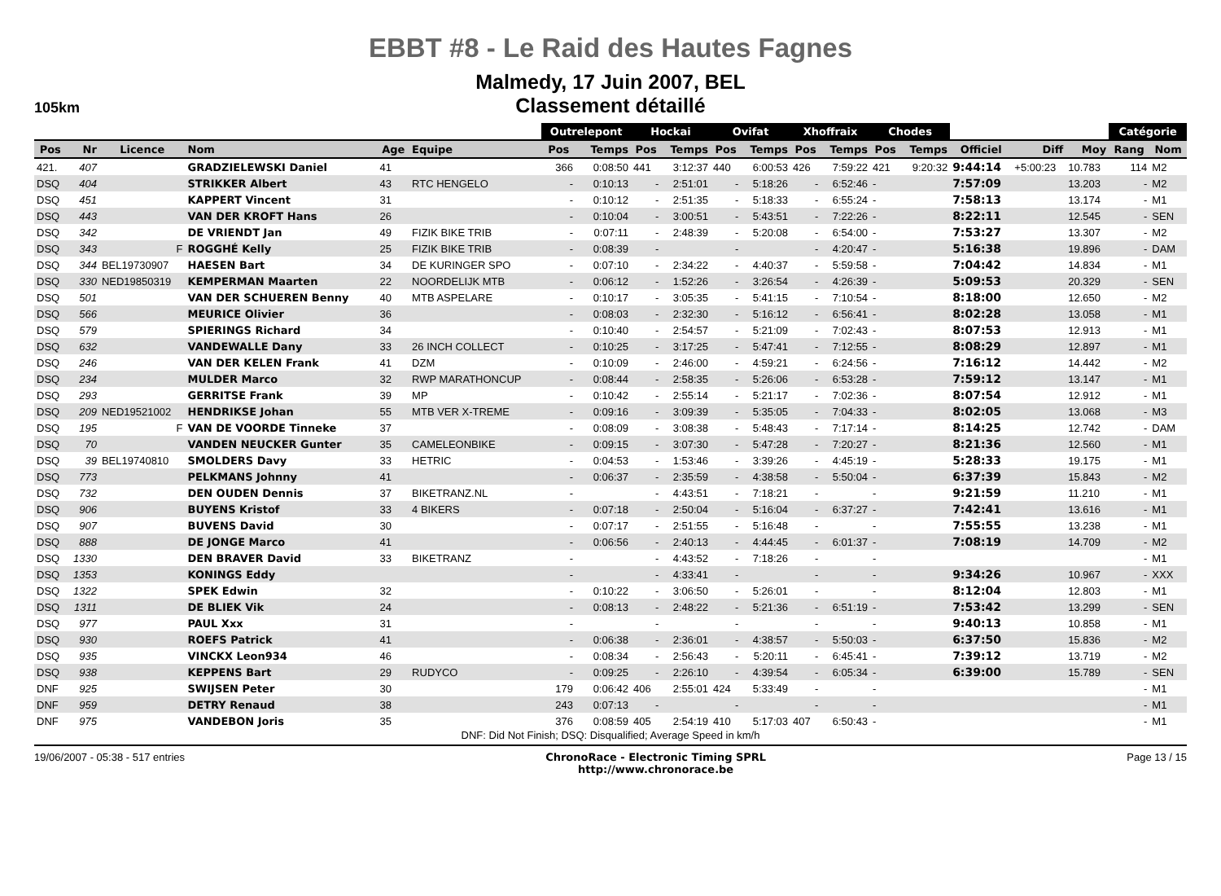EBBT #8 - Le Raid des Hautes Fagnes
Malmedy, 17 Juin 2007, BEL
Classement détaillé
105km
| | | | | | | Outrelepont | | Hockai | | Ovifat | | Xhoffraix | | Chodes | | | | | Catégorie | |
| --- | --- | --- | --- | --- | --- | --- | --- | --- | --- | --- | --- | --- | --- | --- | --- | --- | --- | --- | --- | --- |
| Pos | Nr | Licence | Nom | Age | Equipe | Pos | Temps | Pos | Temps | Pos | Temps | Pos | Temps | Pos | Temps | Officiel | Diff | Moy | Rang | Nom |
| 421. | 407 | | GRADZIELEWSKI Daniel | 41 | | 366 | 0:08:50 | 441 | 3:12:37 | 440 | 6:00:53 | 426 | 7:59:22 | 421 | 9:20:32 | 9:44:14 | +5:00:23 | 10.783 | 114 | M2 |
| DSQ | 404 | | STRIKKER Albert | 43 | RTC HENGELO | - | 0:10:13 | - | 2:51:01 | - | 5:18:26 | - | 6:52:46 | - | | 7:57:09 | | 13.203 | - | M2 |
| DSQ | 451 | | KAPPERT Vincent | 31 | | - | 0:10:12 | - | 2:51:35 | - | 5:18:33 | - | 6:55:24 | - | | 7:58:13 | | 13.174 | - | M1 |
| DSQ | 443 | | VAN DER KROFT Hans | 26 | | - | 0:10:04 | - | 3:00:51 | - | 5:43:51 | - | 7:22:26 | - | | 8:22:11 | | 12.545 | - | SEN |
| DSQ | 342 | | DE VRIENDT Jan | 49 | FIZIK BIKE TRIB | - | 0:07:11 | - | 2:48:39 | - | 5:20:08 | - | 6:54:00 | - | | 7:53:27 | | 13.307 | - | M2 |
| DSQ | 343 | F | ROGGHÉ Kelly | 25 | FIZIK BIKE TRIB | - | 0:08:39 | - | | - | | - | 4:20:47 | - | | 5:16:38 | | 19.896 | - | DAM |
| DSQ | 344 | BEL19730907 | HAESEN Bart | 34 | DE KURINGER SPO | - | 0:07:10 | - | 2:34:22 | - | 4:40:37 | - | 5:59:58 | - | | 7:04:42 | | 14.834 | - | M1 |
| DSQ | 330 | NED19850319 | KEMPERMAN Maarten | 22 | NOORDELIJK MTB | - | 0:06:12 | - | 1:52:26 | - | 3:26:54 | - | 4:26:39 | - | | 5:09:53 | | 20.329 | - | SEN |
| DSQ | 501 | | VAN DER SCHUEREN Benny | 40 | MTB ASPELARE | - | 0:10:17 | - | 3:05:35 | - | 5:41:15 | - | 7:10:54 | - | | 8:18:00 | | 12.650 | - | M2 |
| DSQ | 566 | | MEURICE Olivier | 36 | | - | 0:08:03 | - | 2:32:30 | - | 5:16:12 | - | 6:56:41 | - | | 8:02:28 | | 13.058 | - | M1 |
| DSQ | 579 | | SPIERINGS Richard | 34 | | - | 0:10:40 | - | 2:54:57 | - | 5:21:09 | - | 7:02:43 | - | | 8:07:53 | | 12.913 | - | M1 |
| DSQ | 632 | | VANDEWALLE Dany | 33 | 26 INCH COLLECT | - | 0:10:25 | - | 3:17:25 | - | 5:47:41 | - | 7:12:55 | - | | 8:08:29 | | 12.897 | - | M1 |
| DSQ | 246 | | VAN DER KELEN Frank | 41 | DZM | - | 0:10:09 | - | 2:46:00 | - | 4:59:21 | - | 6:24:56 | - | | 7:16:12 | | 14.442 | - | M2 |
| DSQ | 234 | | MULDER Marco | 32 | RWP MARATHONCUP | - | 0:08:44 | - | 2:58:35 | - | 5:26:06 | - | 6:53:28 | - | | 7:59:12 | | 13.147 | - | M1 |
| DSQ | 293 | | GERRITSE Frank | 39 | MP | - | 0:10:42 | - | 2:55:14 | - | 5:21:17 | - | 7:02:36 | - | | 8:07:54 | | 12.912 | - | M1 |
| DSQ | 209 | NED19521002 | HENDRIKSE Johan | 55 | MTB VER X-TREME | - | 0:09:16 | - | 3:09:39 | - | 5:35:05 | - | 7:04:33 | - | | 8:02:05 | | 13.068 | - | M3 |
| DSQ | 195 | F | VAN DE VOORDE Tinneke | 37 | | - | 0:08:09 | - | 3:08:38 | - | 5:48:43 | - | 7:17:14 | - | | 8:14:25 | | 12.742 | - | DAM |
| DSQ | 70 | | VANDEN NEUCKER Gunter | 35 | CAMELEONBIKE | - | 0:09:15 | - | 3:07:30 | - | 5:47:28 | - | 7:20:27 | - | | 8:21:36 | | 12.560 | - | M1 |
| DSQ | 39 | BEL19740810 | SMOLDERS Davy | 33 | HETRIC | - | 0:04:53 | - | 1:53:46 | - | 3:39:26 | - | 4:45:19 | - | | 5:28:33 | | 19.175 | - | M1 |
| DSQ | 773 | | PELKMANS Johnny | 41 | | - | 0:06:37 | - | 2:35:59 | - | 4:38:58 | - | 5:50:04 | - | | 6:37:39 | | 15.843 | - | M2 |
| DSQ | 732 | | DEN OUDEN Dennis | 37 | BIKETRANZ.NL | - | | - | 4:43:51 | - | 7:18:21 | - | | - | | 9:21:59 | | 11.210 | - | M1 |
| DSQ | 906 | | BUYENS Kristof | 33 | 4 BIKERS | - | 0:07:18 | - | 2:50:04 | - | 5:16:04 | - | 6:37:27 | - | | 7:42:41 | | 13.616 | - | M1 |
| DSQ | 907 | | BUVENS David | 30 | | - | 0:07:17 | - | 2:51:55 | - | 5:16:48 | - | | - | | 7:55:55 | | 13.238 | - | M1 |
| DSQ | 888 | | DE JONGE Marco | 41 | | - | 0:06:56 | - | 2:40:13 | - | 4:44:45 | - | 6:01:37 | - | | 7:08:19 | | 14.709 | - | M2 |
| DSQ | 1330 | | DEN BRAVER David | 33 | BIKETRANZ | - | | - | 4:43:52 | - | 7:18:26 | - | | - | | | | | - | M1 |
| DSQ | 1353 | | KONINGS Eddy | | | - | | - | 4:33:41 | - | | - | | - | | 9:34:26 | | 10.967 | - | XXX |
| DSQ | 1322 | | SPEK Edwin | 32 | | - | 0:10:22 | - | 3:06:50 | - | 5:26:01 | - | | - | | 8:12:04 | | 12.803 | - | M1 |
| DSQ | 1311 | | DE BLIEK Vik | 24 | | - | 0:08:13 | - | 2:48:22 | - | 5:21:36 | - | 6:51:19 | - | | 7:53:42 | | 13.299 | - | SEN |
| DSQ | 977 | | PAUL Xxx | 31 | | - | | - | | - | | - | | - | | 9:40:13 | | 10.858 | - | M1 |
| DSQ | 930 | | ROEFS Patrick | 41 | | - | 0:06:38 | - | 2:36:01 | - | 4:38:57 | - | 5:50:03 | - | | 6:37:50 | | 15.836 | - | M2 |
| DSQ | 935 | | VINCKX Leon934 | 46 | | - | 0:08:34 | - | 2:56:43 | - | 5:20:11 | - | 6:45:41 | - | | 7:39:12 | | 13.719 | - | M2 |
| DSQ | 938 | | KEPPENS Bart | 29 | RUDYCO | - | 0:09:25 | - | 2:26:10 | - | 4:39:54 | - | 6:05:34 | - | | 6:39:00 | | 15.789 | - | SEN |
| DNF | 925 | | SWIJSEN Peter | 30 | | 179 | 0:06:42 | 406 | 2:55:01 | 424 | 5:33:49 | - | | - | | | | | - | M1 |
| DNF | 959 | | DETRY Renaud | 38 | | 243 | 0:07:13 | - | | - | | - | | - | | | | | - | M1 |
| DNF | 975 | | VANDEBON Joris | 35 | | 376 | 0:08:59 | 405 | 2:54:19 | 410 | 5:17:03 | 407 | 6:50:43 | - | | | | | - | M1 |
DNF: Did Not Finish; DSQ: Disqualified; Average Speed in km/h
19/06/2007 - 05:38 - 517 entries
ChronoRace - Electronic Timing SPRL
http://www.chronorace.be
Page 13 / 15